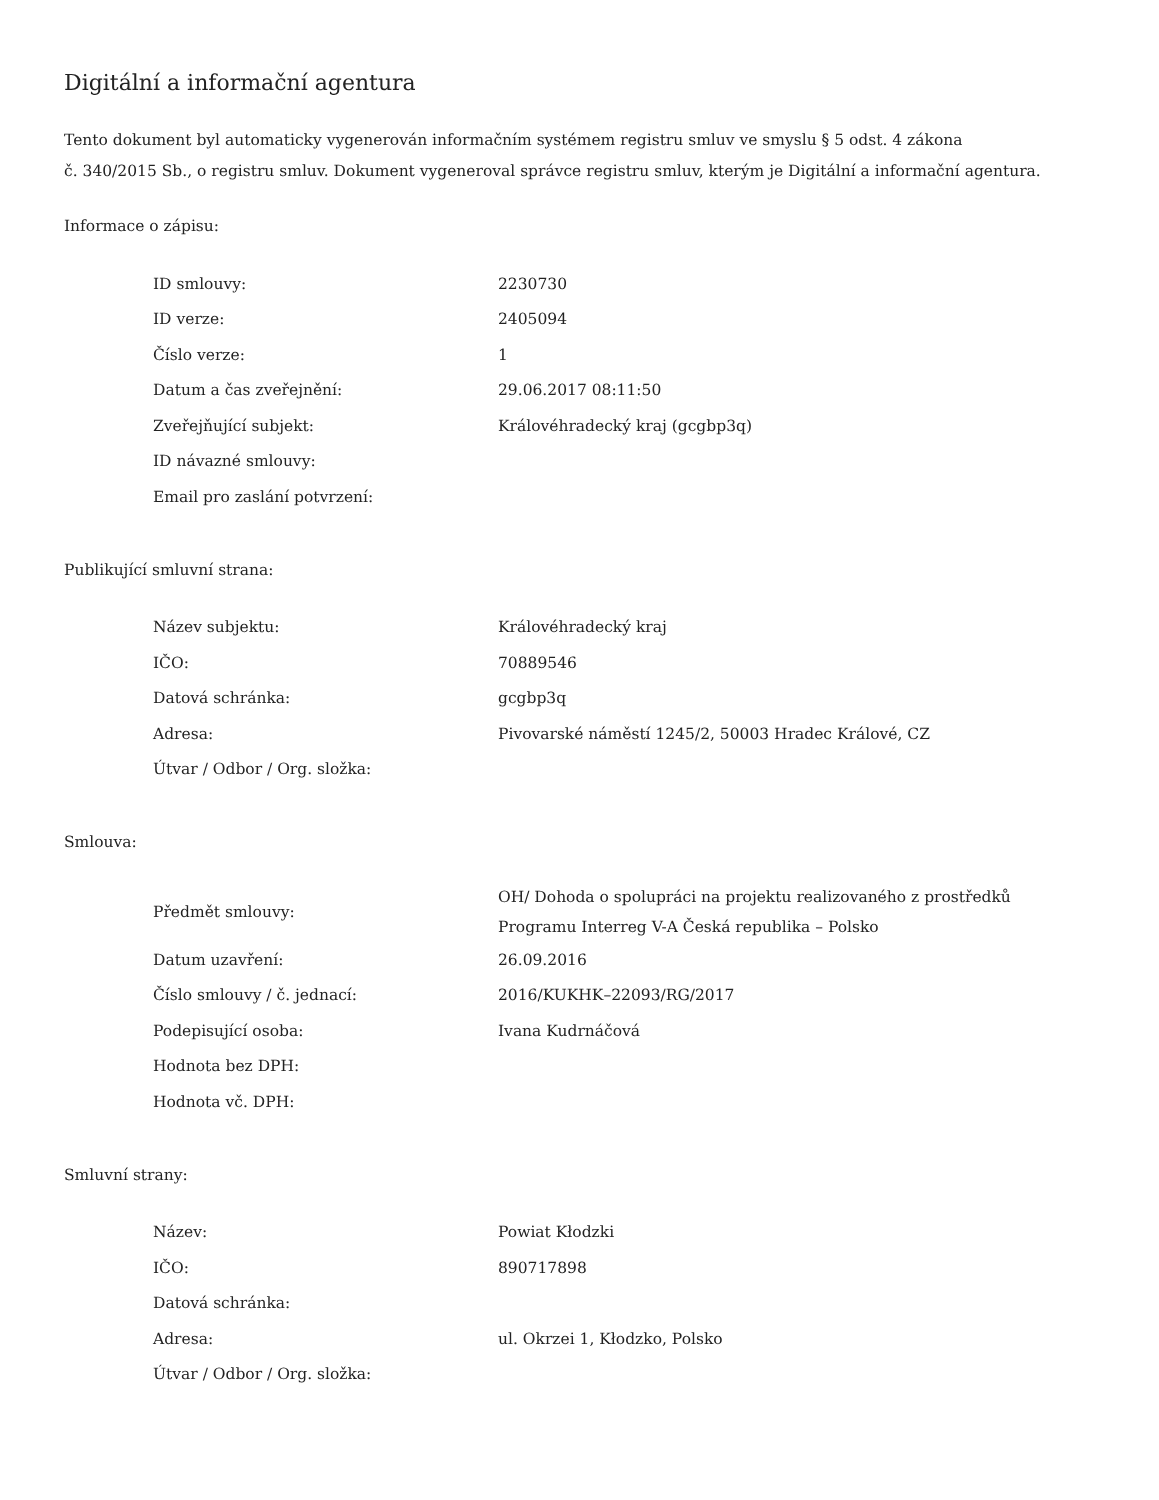Digitální a informační agentura
Tento dokument byl automaticky vygenerován informačním systémem registru smluv ve smyslu § 5 odst. 4 zákona
č. 340/2015 Sb., o registru smluv. Dokument vygeneroval správce registru smluv, kterým je Digitální a informační agentura.
Informace o zápisu:
| ID smlouvy: | 2230730 |
| ID verze: | 2405094 |
| Číslo verze: | 1 |
| Datum a čas zveřejnění: | 29.06.2017 08:11:50 |
| Zveřejňující subjekt: | Královéhradecký kraj (gcgbp3q) |
| ID návazné smlouvy: | |
| Email pro zaslání potvrzení: | |
Publikující smluvní strana:
| Název subjektu: | Královéhradecký kraj |
| IČO: | 70889546 |
| Datová schránka: | gcgbp3q |
| Adresa: | Pivovarské náměstí 1245/2, 50003 Hradec Králové, CZ |
| Útvar / Odbor / Org. složka: | |
Smlouva:
| Předmět smlouvy: | OH/ Dohoda o spolupráci na projektu realizovaného z prostředků Programu Interreg V-A Česká republika – Polsko |
| Datum uzavření: | 26.09.2016 |
| Číslo smlouvy / č. jednací: | 2016/KUKHK–22093/RG/2017 |
| Podepisující osoba: | Ivana Kudrnáčová |
| Hodnota bez DPH: | |
| Hodnota vč. DPH: | |
Smluvní strany:
| Název: | Powiat Kłodzki |
| IČO: | 890717898 |
| Datová schránka: | |
| Adresa: | ul. Okrzei 1, Kłodzko, Polsko |
| Útvar / Odbor / Org. složka: | |